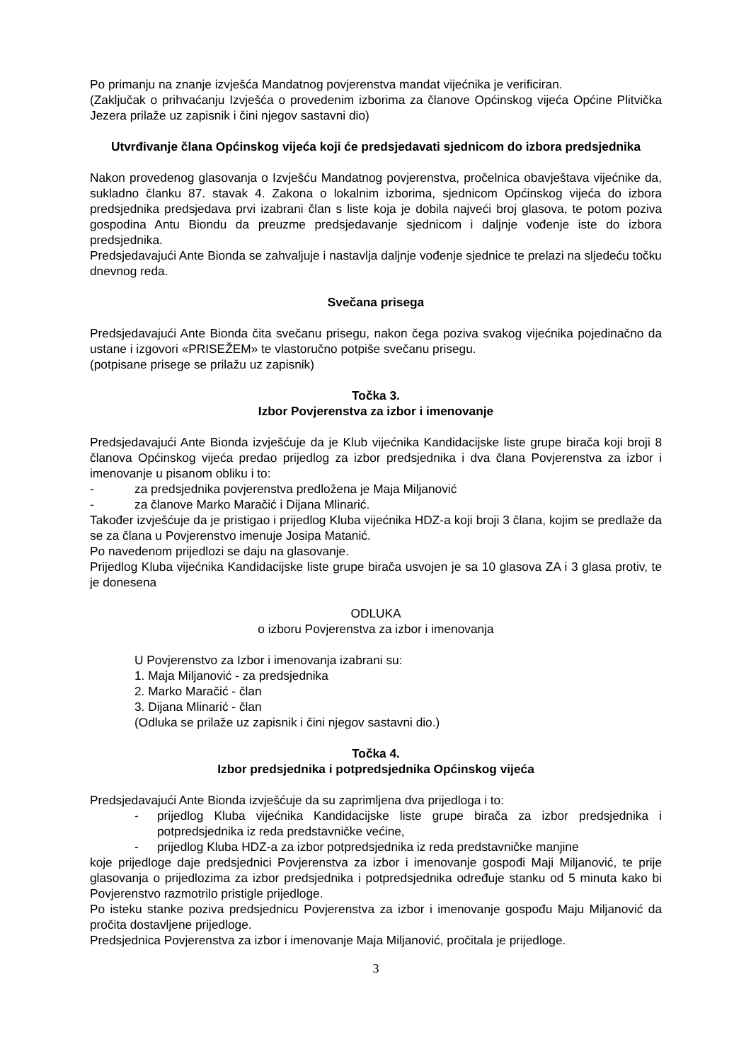Po primanju na znanje izvješća Mandatnog povjerenstva mandat vijećnika je verificiran.
(Zaključak o prihvaćanju Izvješća o provedenim izborima za članove Općinskog vijeća Općine Plitvička Jezera prilaže uz zapisnik i čini njegov sastavni dio)
Utvrđivanje člana Općinskog vijeća koji će predsjedavati sjednicom do izbora predsjednika
Nakon provedenog glasovanja o Izvješću Mandatnog povjerenstva, pročelnica obavještava vijećnike da, sukladno članku 87. stavak 4. Zakona o lokalnim izborima, sjednicom Općinskog vijeća do izbora predsjednika predsjedava prvi izabrani član s liste koja je dobila najveći broj glasova, te potom poziva gospodina Antu Biondu da preuzme predsjedavanje sjednicom i daljnje vođenje iste do izbora predsjednika.
Predsjedavajući Ante Bionda se zahvaljuje i nastavlja daljnje vođenje sjednice te prelazi na sljedeću točku dnevnog reda.
Svečana prisega
Predsjedavajući Ante Bionda čita svečanu prisegu, nakon čega poziva svakog vijećnika pojedinačno da ustane i izgovori «PRISEŽEM» te vlastoručno potpiše svečanu prisegu.
(potpisane prisege se prilažu uz zapisnik)
Točka 3.
Izbor Povjerenstva za izbor i imenovanje
Predsjedavajući Ante Bionda izvješćuje da je Klub vijećnika Kandidacijske liste grupe birača koji broji 8 članova Općinskog vijeća predao prijedlog za izbor predsjednika i dva člana Povjerenstva za izbor i imenovanje u pisanom obliku i to:
- za predsjednika povjerenstva predložena je Maja Miljanović
- za članove Marko Maračić i Dijana Mlinarić.
Također izvješćuje da je pristigao i prijedlog Kluba vijećnika HDZ-a koji broji 3 člana, kojim se predlaže da se za člana u Povjerenstvo imenuje Josipa Matanić.
Po navedenom prijedlozi se daju na glasovanje.
Prijedlog Kluba vijećnika Kandidacijske liste grupe birača usvojen je sa 10 glasova ZA i 3 glasa protiv, te je donesena
ODLUKA
o izboru Povjerenstva za izbor i imenovanja
U Povjerenstvo za Izbor i imenovanja izabrani su:
1. Maja Miljanović - za predsjednika
2. Marko Maračić - član
3. Dijana Mlinarić - član
(Odluka se prilaže uz zapisnik i čini njegov sastavni dio.)
Točka 4.
Izbor predsjednika i potpredsjednika Općinskog vijeća
Predsjedavajući Ante Bionda izvješćuje da su zaprimljena dva prijedloga i to:
- prijedlog Kluba vijećnika Kandidacijske liste grupe birača za izbor predsjednika i potpredsjednika iz reda predstavničke većine,
- prijedlog Kluba HDZ-a za izbor potpredsjednika iz reda predstavničke manjine
koje prijedloge daje predsjednici Povjerenstva za izbor i imenovanje gospođi Maji Miljanović, te prije glasovanja o prijedlozima za izbor predsjednika i potpredsjednika određuje stanku od 5 minuta kako bi Povjerenstvo razmotrilo pristigle prijedloge.
Po isteku stanke poziva predsjednicu Povjerenstva za izbor i imenovanje gospođu Maju Miljanović da pročita dostavljene prijedloge.
Predsjednica Povjerenstva za izbor i imenovanje Maja Miljanović, pročitala je prijedloge.
3